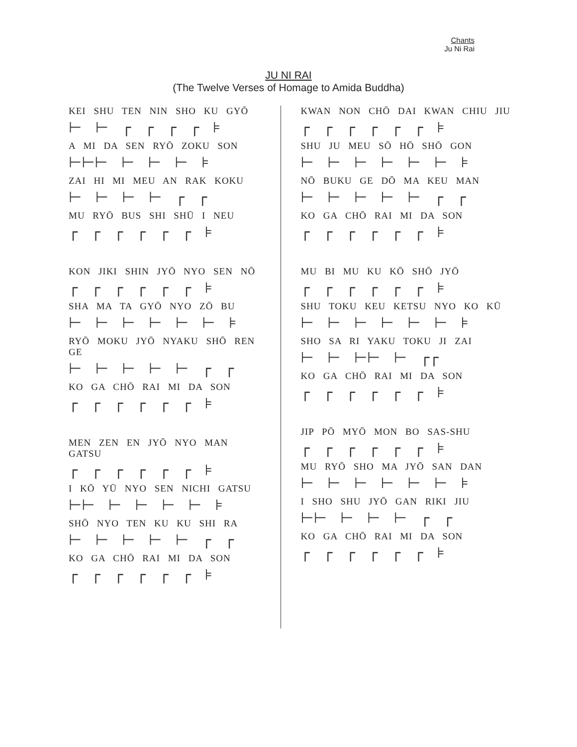Chants
Ju Ni Rai
JU NI RAI
(The Twelve Verses of Homage to Amida Buddha)
KEI SHU TEN NIN SHO KU GYŌ
⊢ ⊢ ┌ ┌ ┌ ┌ ⊧
A MI DA SEN RYŌ ZOKU SON
⊢⊢⊢ ⊢ ⊢ ⊢ ⊧
ZAI HI MI MEU AN RAK KOKU
⊢ ⊢ ⊢ ⊢ ┌ ┌
MU RYŌ BUS SHI SHŪ I NEU
┌ ┌ ┌ ┌ ┌ ┌ ⊧
KON JIKI SHIN JYŌ NYO SEN NŌ
┌ ┌ ┌ ┌ ┌ ┌ ⊧
SHA MA TA GYŌ NYO ZŌ BU
⊢ ⊢ ⊢ ⊢ ⊢ ⊢ ⊧
RYŌ MOKU JYŌ NYAKU SHŌ REN GE
⊢ ⊢ ⊢ ⊢ ⊢ ┌ ┌
KO GA CHŌ RAI MI DA SON
┌ ┌ ┌ ┌ ┌ ┌ ⊧
MEN ZEN EN JYŌ NYO MAN GATSU
┌ ┌ ┌ ┌ ┌ ┌ ⊧
I KŌ YŪ NYO SEN NICHI GATSU
⊢⊢ ⊢ ⊢ ⊢ ⊢ ⊧
SHŌ NYO TEN KU KU SHI RA
⊢ ⊢ ⊢ ⊢ ⊢ ┌ ┌
KO GA CHŌ RAI MI DA SON
┌ ┌ ┌ ┌ ┌ ┌ ⊧
KWAN NON CHŌ DAI KWAN CHIU JIU
┌ ┌ ┌ ┌ ┌ ┌ ⊧
SHU JU MEU SŌ HŌ SHŌ GON
⊢ ⊢ ⊢ ⊢ ⊢ ⊢ ⊧
NŌ BUKU GE DŌ MA KEU MAN
⊢ ⊢ ⊢ ⊢ ⊢ ┌ ┌
KO GA CHŌ RAI MI DA SON
┌ ┌ ┌ ┌ ┌ ┌ ⊧
MU BI MU KU KŌ SHŌ JYŌ
┌ ┌ ┌ ┌ ┌ ┌ ⊧
SHU TOKU KEU KETSU NYO KO KŪ
⊢ ⊢ ⊢ ⊢ ⊢ ⊢ ⊧
SHO SA RI YAKU TOKU JI ZAI
⊢ ⊢ ⊢⊢ ⊢ ┌┌
KO GA CHŌ RAI MI DA SON
┌ ┌ ┌ ┌ ┌ ┌ ⊧
JIP PŌ MYŌ MON BO SAS-SHU
┌ ┌ ┌ ┌ ┌ ┌ ⊧
MU RYŌ SHO MA JYŌ SAN DAN
⊢ ⊢ ⊢ ⊢ ⊢ ⊢ ⊧
I SHO SHU JYŌ GAN RIKI JIU
⊢⊢ ⊢ ⊢ ⊢ ┌ ┌
KO GA CHŌ RAI MI DA SON
┌ ┌ ┌ ┌ ┌ ┌ ⊧